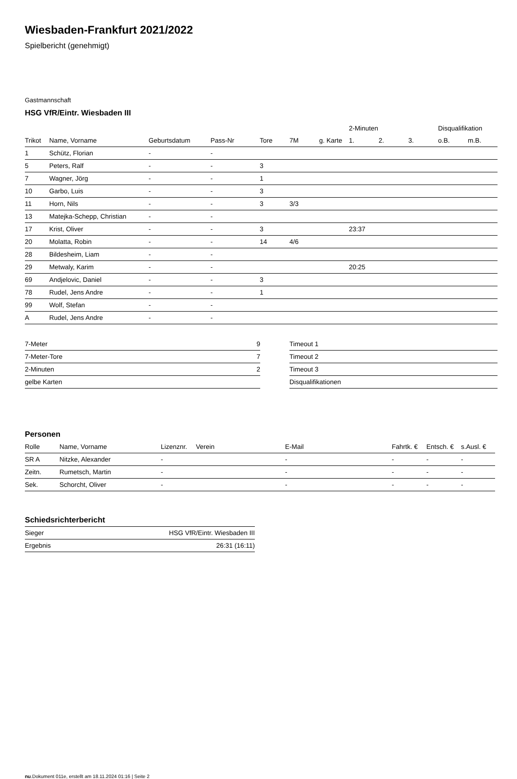Wiesbaden-Frankfurt 2021/2022
Spielbericht (genehmigt)
Gastmannschaft
HSG VfR/Eintr. Wiesbaden III
| | | | | | | | 2-Minuten | | | Disqualifikation | |
| --- | --- | --- | --- | --- | --- | --- | --- | --- | --- | --- | --- |
| Trikot | Name, Vorname | Geburtsdatum | Pass-Nr | Tore | 7M | g. Karte | 1. | 2. | 3. | o.B. | m.B. |
| 1 | Schütz, Florian | - | - | | | | | | | | |
| 5 | Peters, Ralf | - | - | 3 | | | | | | | |
| 7 | Wagner, Jörg | - | - | 1 | | | | | | | |
| 10 | Garbo, Luis | - | - | 3 | | | | | | | |
| 11 | Horn, Nils | - | - | 3 | 3/3 | | | | | | |
| 13 | Matejka-Schepp, Christian | - | - | | | | | | | | |
| 17 | Krist, Oliver | - | - | 3 | | | 23:37 | | | | |
| 20 | Molatta, Robin | - | - | 14 | 4/6 | | | | | | |
| 28 | Bildesheim, Liam | - | - | | | | | | | | |
| 29 | Metwaly, Karim | - | - | | | | 20:25 | | | | |
| 69 | Andjelovic, Daniel | - | - | 3 | | | | | | | |
| 78 | Rudel, Jens Andre | - | - | 1 | | | | | | | |
| 99 | Wolf, Stefan | - | - | | | | | | | | |
| A | Rudel, Jens Andre | - | - | | | | | | | | |
| 7-Meter | 9 |
| 7-Meter-Tore | 7 |
| 2-Minuten | 2 |
| gelbe Karten | |
| Timeout 1 |
| Timeout 2 |
| Timeout 3 |
| Disqualifikationen |
Personen
| Rolle | Name, Vorname | Lizenznr. | Verein | E-Mail | Fahrtk. € | Entsch. € | s.Ausl. € |
| --- | --- | --- | --- | --- | --- | --- | --- |
| SR A | Nitzke, Alexander | - | | - | - | - | - |
| Zeitn. | Rumetsch, Martin | - | | - | - | - | - |
| Sek. | Schorcht, Oliver | - | | - | - | - | - |
Schiedsrichterbericht
| Sieger | HSG VfR/Eintr. Wiesbaden III |
| Ergebnis | 26:31 (16:11) |
nu.Dokument 011e, erstellt am 18.11.2024 01:16 | Seite 2